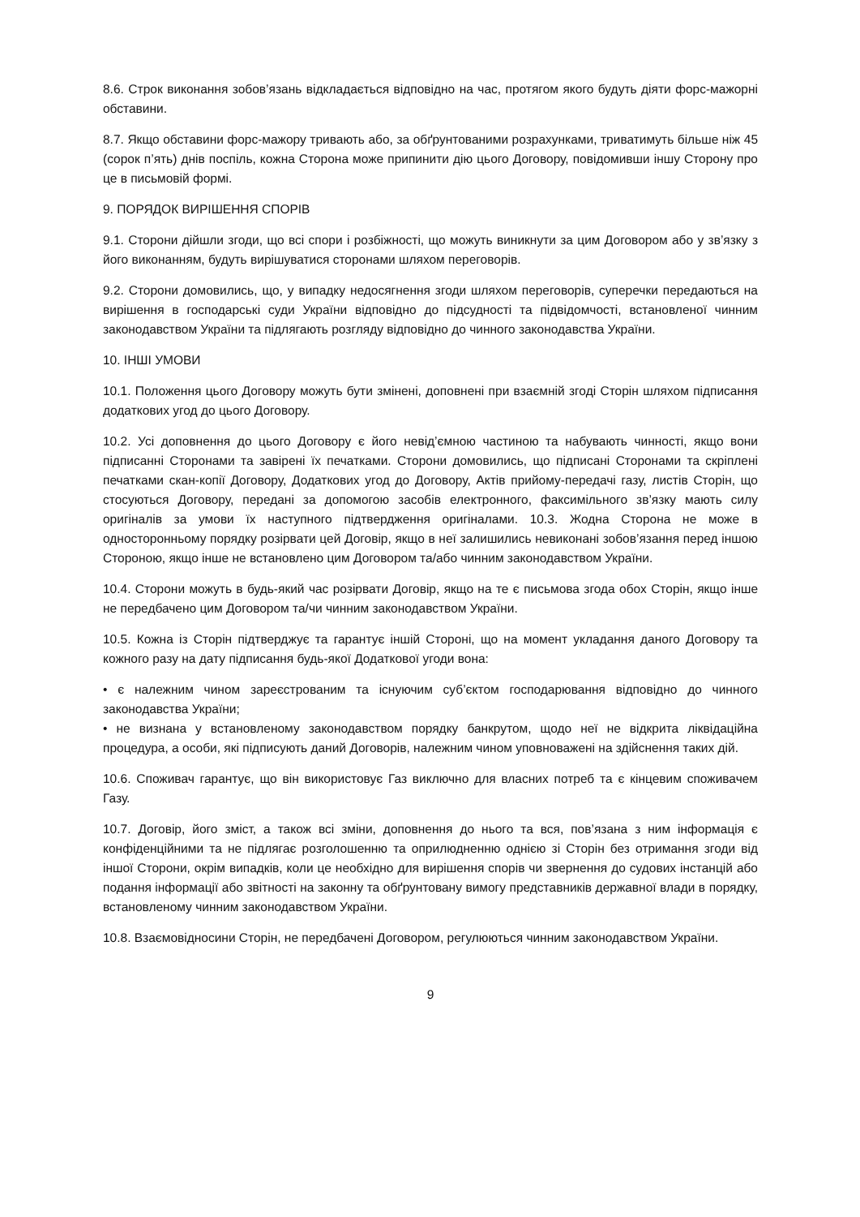8.6. Строк виконання зобов’язань відкладається відповідно на час, протягом якого будуть діяти форс-мажорні обставини.
8.7. Якщо обставини форс-мажору тривають або, за обґрунтованими розрахунками, триватимуть більше ніж 45 (сорок п’ять) днів поспіль, кожна Сторона може припинити дію цього Договору, повідомивши іншу Сторону про це в письмовій формі.
9. ПОРЯДОК ВИРІШЕННЯ СПОРІВ
9.1. Сторони дійшли згоди, що всі спори і розбіжності, що можуть виникнути за цим Договором або у зв’язку з його виконанням, будуть вирішуватися сторонами шляхом переговорів.
9.2. Сторони домовились, що, у випадку недосягнення згоди шляхом переговорів, суперечки передаються на вирішення в господарські суди України відповідно до підсудності та підвідомчості, встановленої чинним законодавством України та підлягають розгляду відповідно до чинного законодавства України.
10. ІНШІ УМОВИ
10.1. Положення цього Договору можуть бути змінені, доповнені при взаємній згоді Сторін шляхом підписання додаткових угод до цього Договору.
10.2. Усі доповнення до цього Договору є його невід’ємною частиною та набувають чинності, якщо вони підписанні Сторонами та завірені їх печатками. Сторони домовились, що підписані Сторонами та скріплені печатками скан-копії Договору, Додаткових угод до Договору, Актів прийому-передачі газу, листів Сторін, що стосуються Договору, передані за допомогою засобів електронного, факсимільного зв’язку мають силу оригіналів за умови їх наступного підтвердження оригіналами. 10.3. Жодна Сторона не може в односторонньому порядку розірвати цей Договір, якщо в неї залишились невиконані зобов’язання перед іншою Стороною, якщо інше не встановлено цим Договором та/або чинним законодавством України.
10.4. Сторони можуть в будь-який час розірвати Договір, якщо на те є письмова згода обох Сторін, якщо інше не передбачено цим Договором та/чи чинним законодавством України.
10.5. Кожна із Сторін підтверджує та гарантує іншій Стороні, що на момент укладання даного Договору та кожного разу на дату підписання будь-якої Додаткової угоди вона:
• є належним чином зареєстрованим та існуючим суб’єктом господарювання відповідно до чинного законодавства України;
• не визнана у встановленому законодавством порядку банкрутом, щодо неї не відкрита ліквідаційна процедура, а особи, які підписують даний Договорів, належним чином уповноважені на здійснення таких дій.
10.6. Споживач гарантує, що він використовує Газ виключно для власних потреб та є кінцевим споживачем Газу.
10.7. Договір, його зміст, а також всі зміни, доповнення до нього та вся, пов’язана з ним інформація є конфіденційними та не підлягає розголошенню та оприлюдненню однією зі Сторін без отримання згоди від іншої Сторони, окрім випадків, коли це необхідно для вирішення спорів чи звернення до судових інстанцій або подання інформації або звітності на законну та обґрунтовану вимогу представників державної влади в порядку, встановленому чинним законодавством України.
10.8. Взаємовідносини Сторін, не передбачені Договором, регулюються чинним законодавством України.
9